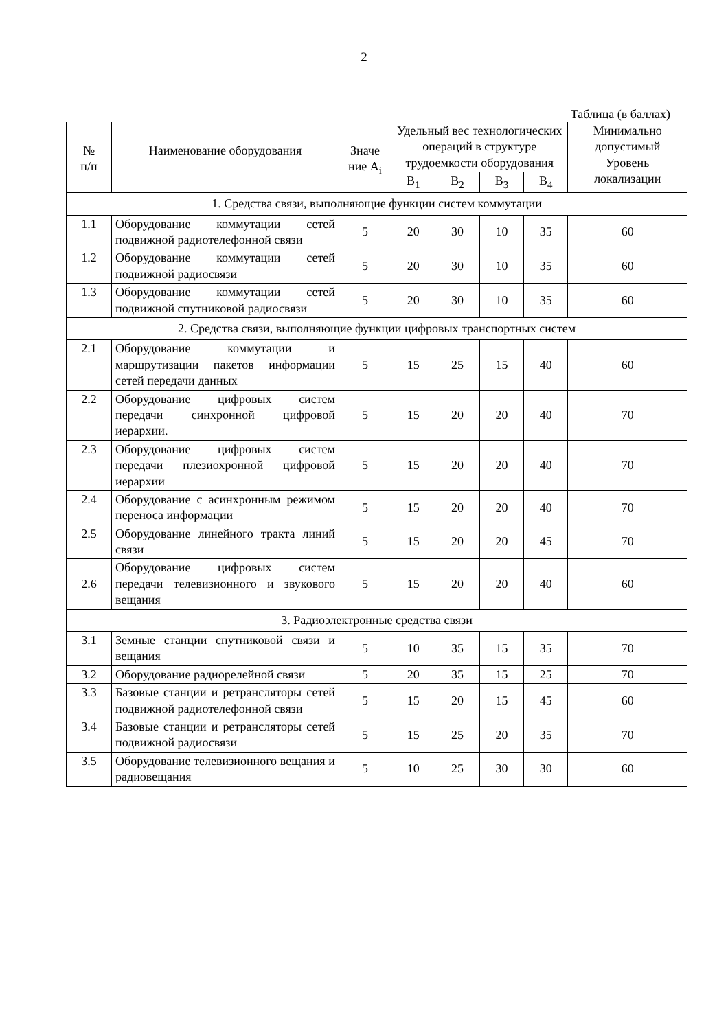2
Таблица (в баллах)
| № п/п | Наименование оборудования | Значе ние А<sub>i</sub> | Удельный вес технологических операций в структуре трудоемкости оборудования | | | | Минимально допустимый Уровень локализации |
| --- | --- | --- | --- | --- | --- | --- | --- |
| | | | B<sub>1</sub> | B<sub>2</sub> | B<sub>3</sub> | B<sub>4</sub> | |
| 1. Средства связи, выполняющие функции систем коммутации | | | | | | | |
| 1.1 | Оборудование коммутации сетей подвижной радиотелефонной связи | 5 | 20 | 30 | 10 | 35 | 60 |
| 1.2 | Оборудование коммутации сетей подвижной радиосвязи | 5 | 20 | 30 | 10 | 35 | 60 |
| 1.3 | Оборудование коммутации сетей подвижной спутниковой радиосвязи | 5 | 20 | 30 | 10 | 35 | 60 |
| 2. Средства связи, выполняющие функции цифровых транспортных систем | | | | | | | |
| 2.1 | Оборудование коммутации и маршрутизации пакетов информации сетей передачи данных | 5 | 15 | 25 | 15 | 40 | 60 |
| 2.2 | Оборудование цифровых систем передачи синхронной цифровой иерархии. | 5 | 15 | 20 | 20 | 40 | 70 |
| 2.3 | Оборудование цифровых систем передачи плезиохронной цифровой иерархии | 5 | 15 | 20 | 20 | 40 | 70 |
| 2.4 | Оборудование с асинхронным режимом переноса информации | 5 | 15 | 20 | 20 | 40 | 70 |
| 2.5 | Оборудование линейного тракта линий связи | 5 | 15 | 20 | 20 | 45 | 70 |
| 2.6 | Оборудование цифровых систем передачи телевизионного и звукового вещания | 5 | 15 | 20 | 20 | 40 | 60 |
| 3. Радиоэлектронные средства связи | | | | | | | |
| 3.1 | Земные станции спутниковой связи и вещания | 5 | 10 | 35 | 15 | 35 | 70 |
| 3.2 | Оборудование радиорелейной связи | 5 | 20 | 35 | 15 | 25 | 70 |
| 3.3 | Базовые станции и ретрансляторы сетей подвижной радиотелефонной связи | 5 | 15 | 20 | 15 | 45 | 60 |
| 3.4 | Базовые станции и ретрансляторы сетей подвижной радиосвязи | 5 | 15 | 25 | 20 | 35 | 70 |
| 3.5 | Оборудование телевизионного вещания и радиовещания | 5 | 10 | 25 | 30 | 30 | 60 |